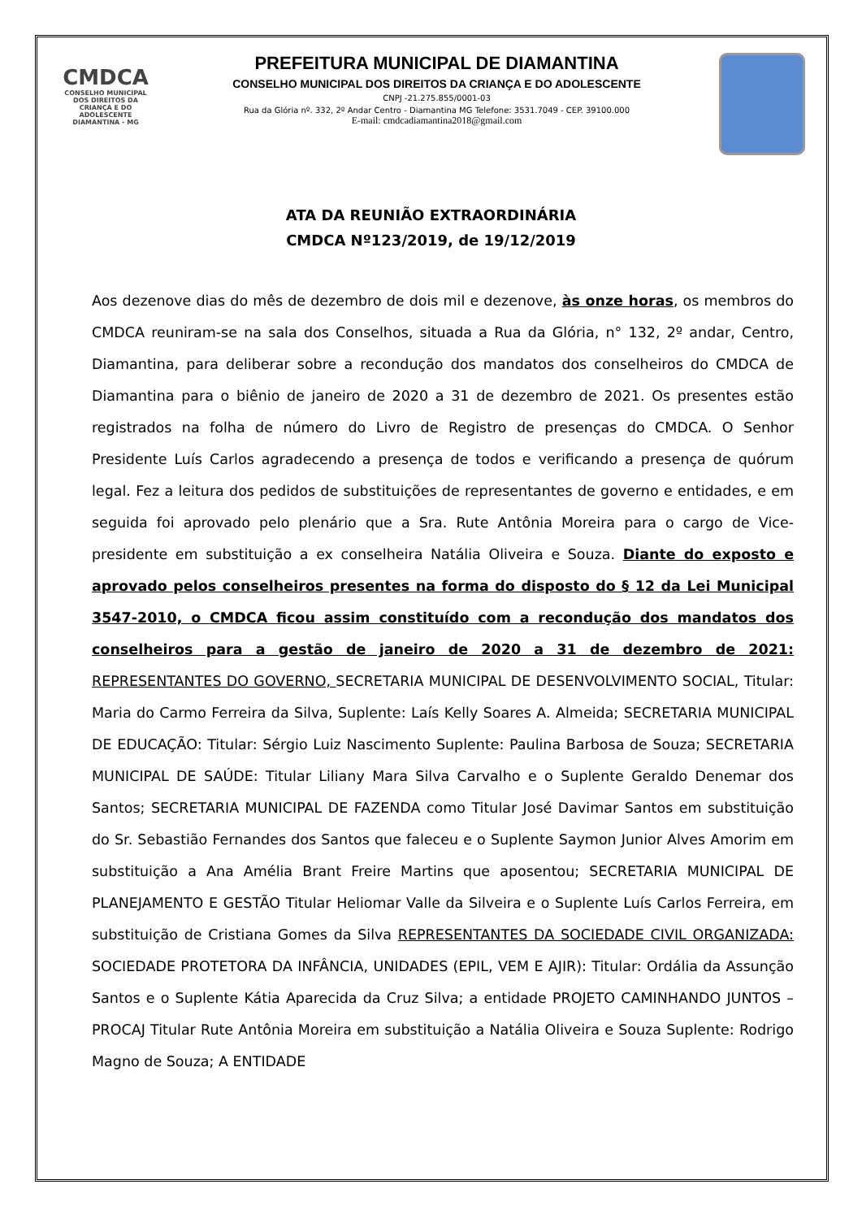CMDCA
CONSELHO MUNICIPAL DOS DIREITOS DA CRIANÇA E DO ADOLESCENTE
DIAMANTINA - MG
PREFEITURA MUNICIPAL DE DIAMANTINA
CONSELHO MUNICIPAL DOS DIREITOS DA CRIANÇA E DO ADOLESCENTE
CNPJ -21.275.855/0001-03
Rua da Glória nº. 332, 2º Andar Centro - Diamantina MG Telefone: 3531.7049 - CEP. 39100.000
E-mail: cmdcadiamantina2018@gmail.com
ATA DA REUNIÃO EXTRAORDINÁRIA
CMDCA Nº123/2019, de 19/12/2019
Aos dezenove dias do mês de dezembro de dois mil e dezenove, às onze horas, os membros do CMDCA reuniram-se na sala dos Conselhos, situada a Rua da Glória, n° 132, 2º andar, Centro, Diamantina, para deliberar sobre a recondução dos mandatos dos conselheiros do CMDCA de Diamantina para o biênio de janeiro de 2020 a 31 de dezembro de 2021. Os presentes estão registrados na folha de número do Livro de Registro de presenças do CMDCA. O Senhor Presidente Luís Carlos agradecendo a presença de todos e verificando a presença de quórum legal. Fez a leitura dos pedidos de substituições de representantes de governo e entidades, e em seguida foi aprovado pelo plenário que a Sra. Rute Antônia Moreira para o cargo de Vice- presidente em substituição a ex conselheira Natália Oliveira e Souza. Diante do exposto e aprovado pelos conselheiros presentes na forma do disposto do § 12 da Lei Municipal 3547-2010, o CMDCA ficou assim constituído com a recondução dos mandatos dos conselheiros para a gestão de janeiro de 2020 a 31 de dezembro de 2021: REPRESENTANTES DO GOVERNO, SECRETARIA MUNICIPAL DE DESENVOLVIMENTO SOCIAL, Titular: Maria do Carmo Ferreira da Silva, Suplente: Laís Kelly Soares A. Almeida; SECRETARIA MUNICIPAL DE EDUCAÇÃO: Titular: Sérgio Luiz Nascimento Suplente: Paulina Barbosa de Souza; SECRETARIA MUNICIPAL DE SAÚDE: Titular Liliany Mara Silva Carvalho e o Suplente Geraldo Denemar dos Santos; SECRETARIA MUNICIPAL DE FAZENDA como Titular José Davimar Santos em substituição do Sr. Sebastião Fernandes dos Santos que faleceu e o Suplente Saymon Junior Alves Amorim em substituição a Ana Amélia Brant Freire Martins que aposentou; SECRETARIA MUNICIPAL DE PLANEJAMENTO E GESTÃO Titular Heliomar Valle da Silveira e o Suplente Luís Carlos Ferreira, em substituição de Cristiana Gomes da Silva REPRESENTANTES DA SOCIEDADE CIVIL ORGANIZADA: SOCIEDADE PROTETORA DA INFÂNCIA, UNIDADES (EPIL, VEM E AJIR): Titular: Ordália da Assunção Santos e o Suplente Kátia Aparecida da Cruz Silva; a entidade PROJETO CAMINHANDO JUNTOS – PROCAJ Titular Rute Antônia Moreira em substituição a Natália Oliveira e Souza Suplente: Rodrigo Magno de Souza; A ENTIDADE